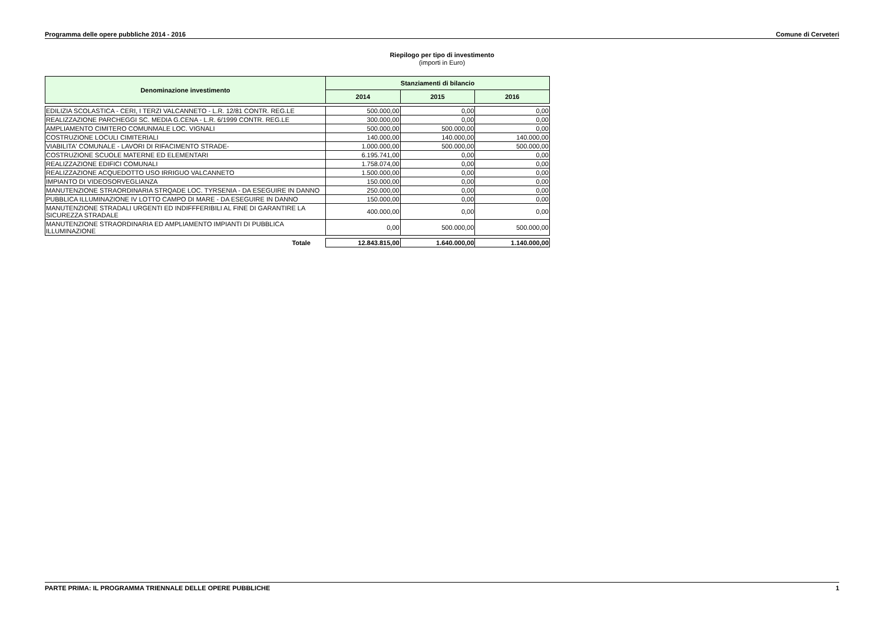Programma delle opere pubbliche 2014 - 2016 Comune di Cerveteri
Riepilogo per tipo di investimento
(importi in Euro)
| Denominazione investimento | Stanziamenti di bilancio | | |
| --- | --- | --- | --- |
| | 2014 | 2015 | 2016 |
| EDILIZIA SCOLASTICA - CERI, I TERZI VALCANNETO - L.R. 12/81 CONTR. REG.LE | 500.000,00 | 0,00 | 0,00 |
| REALIZZAZIONE PARCHEGGI SC. MEDIA G.CENA - L.R. 6/1999 CONTR. REG.LE | 300.000,00 | 0,00 | 0,00 |
| AMPLIAMENTO CIMITERO COMUNMALE LOC. VIGNALI | 500.000,00 | 500.000,00 | 0,00 |
| COSTRUZIONE LOCULI CIMITERIALI | 140.000,00 | 140.000,00 | 140.000,00 |
| VIABILITA' COMUNALE - LAVORI DI RIFACIMENTO STRADE- | 1.000.000,00 | 500.000,00 | 500.000,00 |
| COSTRUZIONE SCUOLE MATERNE ED ELEMENTARI | 6.195.741,00 | 0,00 | 0,00 |
| REALIZZAZIONE EDIFICI COMUNALI | 1.758.074,00 | 0,00 | 0,00 |
| REALIZZAZIONE ACQUEDOTTO USO IRRIGUO VALCANNETO | 1.500.000,00 | 0,00 | 0,00 |
| IMPIANTO DI VIDEOSORVEGLIANZA | 150.000,00 | 0,00 | 0,00 |
| MANUTENZIONE STRAORDINARIA STRQADE LOC. TYRSENIA - DA ESEGUIRE IN DANNO | 250.000,00 | 0,00 | 0,00 |
| PUBBLICA ILLUMINAZIONE IV LOTTO CAMPO DI MARE - DA ESEGUIRE IN DANNO | 150.000,00 | 0,00 | 0,00 |
| MANUTENZIONE STRADALI URGENTI ED INDIFFFERIBILI AL FINE DI GARANTIRE LA SICUREZZA STRADALE | 400.000,00 | 0,00 | 0,00 |
| MANUTENZIONE STRAORDINARIA ED AMPLIAMENTO IMPIANTI DI PUBBLICA ILLUMINAZIONE | 0,00 | 500.000,00 | 500.000,00 |
| Totale | 12.843.815,00 | 1.640.000,00 | 1.140.000,00 |
PARTE PRIMA: IL PROGRAMMA TRIENNALE DELLE OPERE PUBBLICHE 1